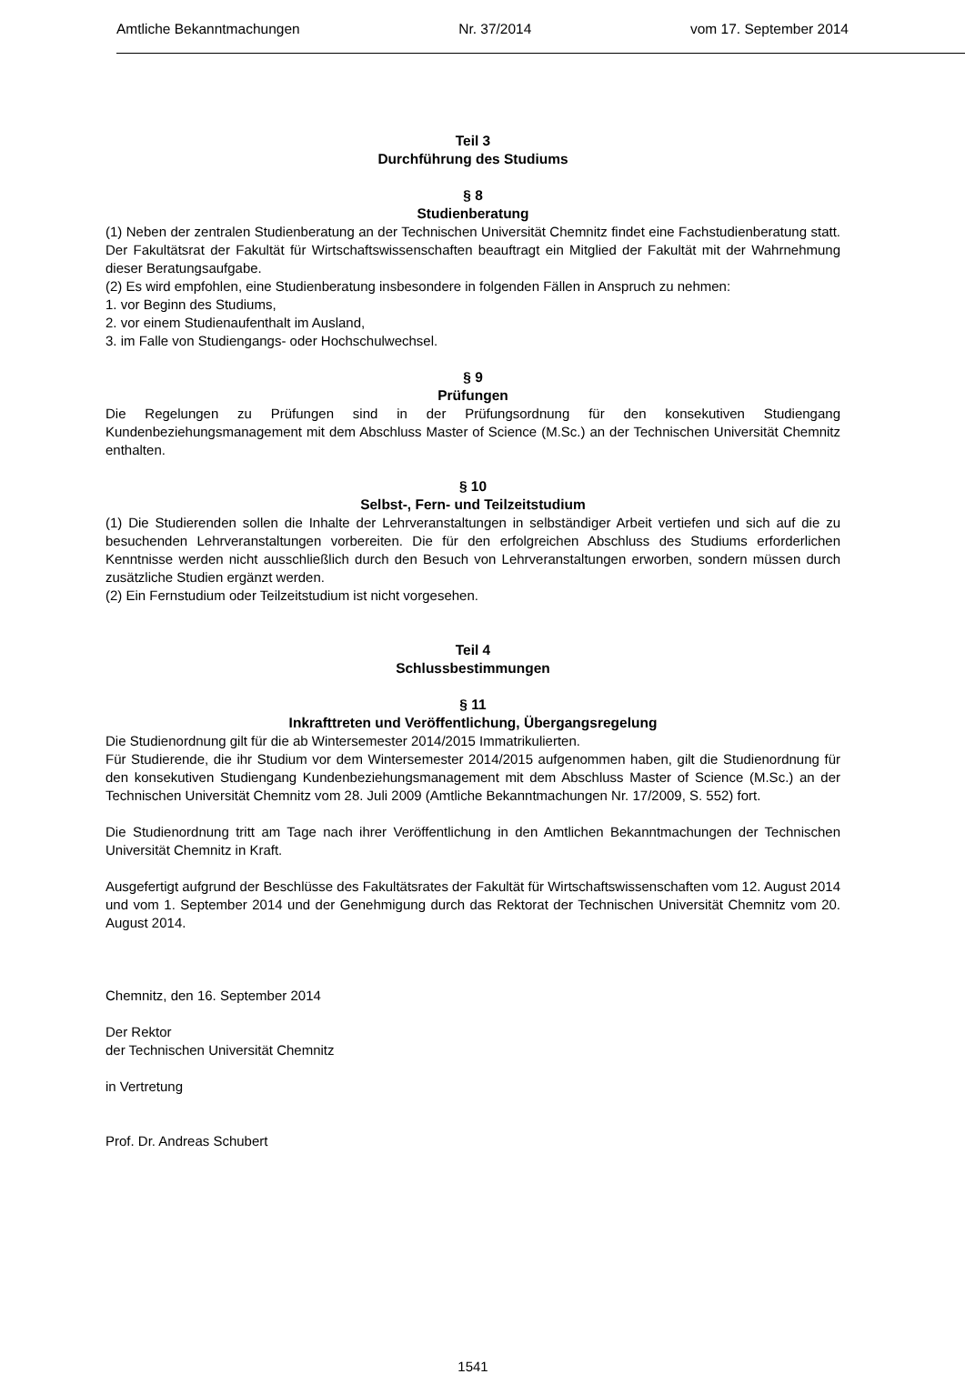Amtliche Bekanntmachungen Nr. 37/2014 vom 17. September 2014
Teil 3
Durchführung des Studiums
§ 8
Studienberatung
(1) Neben der zentralen Studienberatung an der Technischen Universität Chemnitz findet eine Fachstudienberatung statt. Der Fakultätsrat der Fakultät für Wirtschaftswissenschaften beauftragt ein Mitglied der Fakultät mit der Wahrnehmung dieser Beratungsaufgabe.
(2) Es wird empfohlen, eine Studienberatung insbesondere in folgenden Fällen in Anspruch zu nehmen:
1. vor Beginn des Studiums,
2. vor einem Studienaufenthalt im Ausland,
3. im Falle von Studiengangs- oder Hochschulwechsel.
§ 9
Prüfungen
Die Regelungen zu Prüfungen sind in der Prüfungsordnung für den konsekutiven Studiengang Kundenbeziehungsmanagement mit dem Abschluss Master of Science (M.Sc.) an der Technischen Universität Chemnitz enthalten.
§ 10
Selbst-, Fern- und Teilzeitstudium
(1) Die Studierenden sollen die Inhalte der Lehrveranstaltungen in selbständiger Arbeit vertiefen und sich auf die zu besuchenden Lehrveranstaltungen vorbereiten. Die für den erfolgreichen Abschluss des Studiums erforderlichen Kenntnisse werden nicht ausschließlich durch den Besuch von Lehrveranstaltungen erworben, sondern müssen durch zusätzliche Studien ergänzt werden.
(2) Ein Fernstudium oder Teilzeitstudium ist nicht vorgesehen.
Teil 4
Schlussbestimmungen
§ 11
Inkrafttreten und Veröffentlichung, Übergangsregelung
Die Studienordnung gilt für die ab Wintersemester 2014/2015 Immatrikulierten.
Für Studierende, die ihr Studium vor dem Wintersemester 2014/2015 aufgenommen haben, gilt die Studienordnung für den konsekutiven Studiengang Kundenbeziehungsmanagement mit dem Abschluss Master of Science (M.Sc.) an der Technischen Universität Chemnitz vom 28. Juli 2009 (Amtliche Bekanntmachungen Nr. 17/2009, S. 552) fort.
Die Studienordnung tritt am Tage nach ihrer Veröffentlichung in den Amtlichen Bekanntmachungen der Technischen Universität Chemnitz in Kraft.
Ausgefertigt aufgrund der Beschlüsse des Fakultätsrates der Fakultät für Wirtschaftswissenschaften vom 12. August 2014 und vom 1. September 2014 und der Genehmigung durch das Rektorat der Technischen Universität Chemnitz vom 20. August 2014.
Chemnitz, den 16. September 2014
Der Rektor
der Technischen Universität Chemnitz
in Vertretung
Prof. Dr. Andreas Schubert
1541